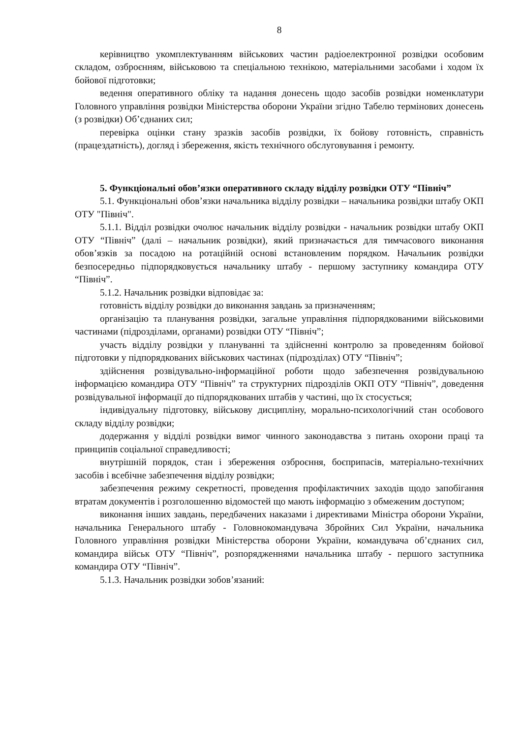8
керівництво укомплектуванням військових частин радіоелектронної розвідки особовим складом, озброєнням, військовою та спеціальною технікою, матеріальними засобами і ходом їх бойової підготовки;
ведення оперативного обліку та надання донесень щодо засобів розвідки номенклатури Головного управління розвідки Міністерства оборони України згідно Табелю термінових донесень (з розвідки) Об’єднаних сил;
перевірка оцінки стану зразків засобів розвідки, їх бойову готовність, справність (працездатність), догляд і збереження, якість технічного обслуговування і ремонту.
5. Функціональні обов’язки оперативного складу відділу розвідки ОТУ “Північ”
5.1. Функціональні обов’язки начальника відділу розвідки – начальника розвідки штабу ОКП ОТУ "Північ".
5.1.1. Відділ розвідки очолює начальник відділу розвідки - начальник розвідки штабу ОКП ОТУ “Північ” (далі – начальник розвідки), який призначається для тимчасового виконання обов’язків за посадою на ротаційній основі встановленим порядком. Начальник розвідки безпосередньо підпорядковується начальнику штабу - першому заступнику командира ОТУ “Північ”.
5.1.2. Начальник розвідки відповідає за:
готовність відділу розвідки до виконання завдань за призначенням;
організацію та планування розвідки, загальне управління підпорядкованими військовими частинами (підрозділами, органами) розвідки ОТУ “Північ”;
участь відділу розвідки у плануванні та здійсненні контролю за проведенням бойової підготовки у підпорядкованих військових частинах (підрозділах) ОТУ “Північ”;
здійснення розвідувально-інформаційної роботи щодо забезпечення розвідувальною інформацією командира ОТУ “Північ” та структурних підрозділів ОКП ОТУ “Північ”, доведення розвідувальної інформації до підпорядкованих штабів у частині, що їх стосується;
індивідуальну підготовку, військову дисципліну, морально-психологічний стан особового складу відділу розвідки;
додержання у відділі розвідки вимог чинного законодавства з питань охорони праці та принципів соціальної справедливості;
внутрішній порядок, стан і збереження озброєння, боєприпасів, матеріально-технічних засобів і всебічне забезпечення відділу розвідки;
забезпечення режиму секретності, проведення профілактичних заходів щодо запобігання втратам документів і розголошенню відомостей що мають інформацію з обмеженим доступом;
виконання інших завдань, передбачених наказами і директивами Міністра оборони України, начальника Генерального штабу - Головнокомандувача Збройних Сил України, начальника Головного управління розвідки Міністерства оборони України, командувача об’єднаних сил, командира військ ОТУ “Північ”, розпорядженнями начальника штабу - першого заступника командира ОТУ “Північ”.
5.1.3. Начальник розвідки зобов’язаний: